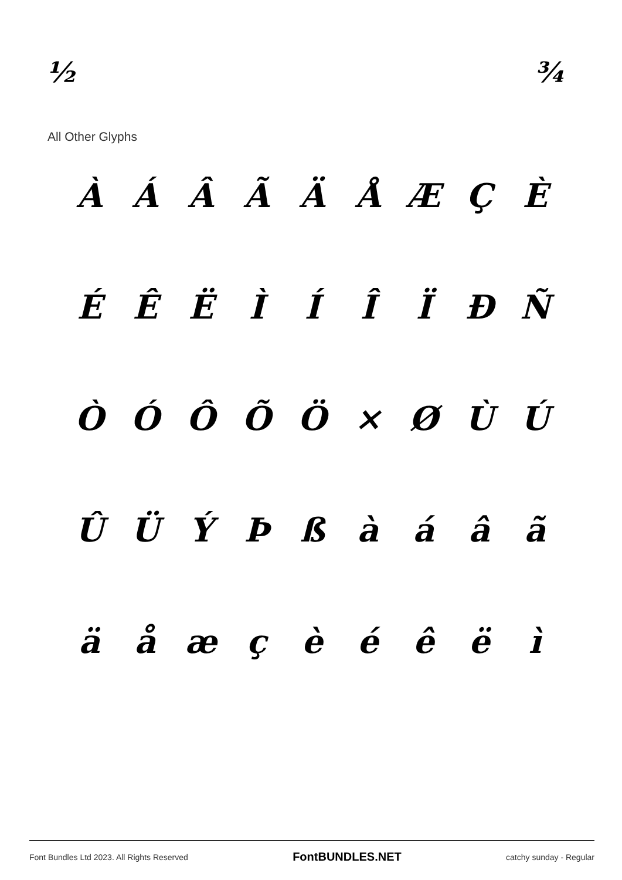½ ¾
All Other Glyphs
ÀÁÂÃÄÅÆÇÈ ÉÊËÌÍÎÏÐÑ ÒÓÔÕÖ × ØÙÚ ÛÜÝÞßàáâã äåæçèéêëì
Font Bundles Ltd 2023. All Rights Reserved FontBUNDLES.NET catchy sunday - Regular